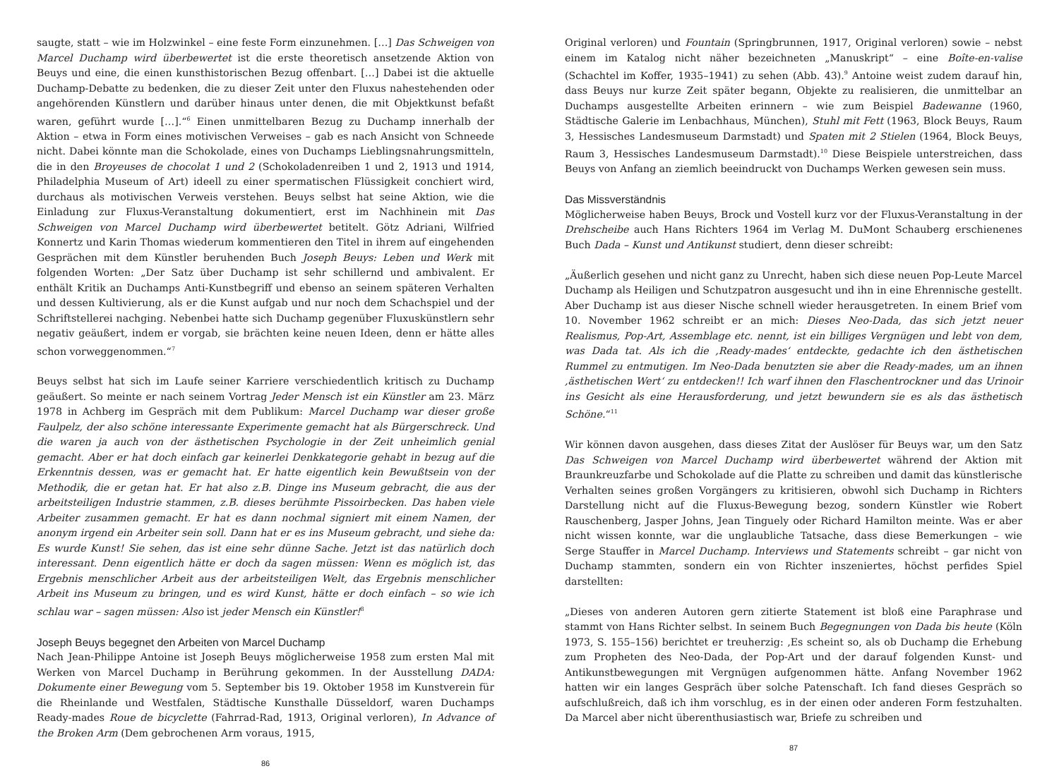saugte, statt – wie im Holzwinkel – eine feste Form einzunehmen. […] Das Schweigen von Marcel Duchamp wird überbewertet ist die erste theoretisch ansetzende Aktion von Beuys und eine, die einen kunsthistorischen Bezug offenbart. […] Dabei ist die aktuelle Duchamp-Debatte zu bedenken, die zu dieser Zeit unter den Fluxus nahestehenden oder angehörenden Künstlern und darüber hinaus unter denen, die mit Objektkunst befaßt waren, geführt wurde […].“<sup>6</sup> Einen unmittelbaren Bezug zu Duchamp innerhalb der Aktion – etwa in Form eines motivischen Verweises – gab es nach Ansicht von Schneede nicht. Dabei könnte man die Schokolade, eines von Duchamps Lieblingsnahrungsmitteln, die in den Broyeuses de chocolat 1 und 2 (Schokoladenreiben 1 und 2, 1913 und 1914, Philadelphia Museum of Art) ideell zu einer spermatischen Flüssigkeit conchiert wird, durchaus als motivischen Verweis verstehen. Beuys selbst hat seine Aktion, wie die Einladung zur Fluxus-Veranstaltung dokumentiert, erst im Nachhinein mit Das Schweigen von Marcel Duchamp wird überbewertet betitelt. Götz Adriani, Wilfried Konnertz und Karin Thomas wiederum kommentieren den Titel in ihrem auf eingehenden Gesprächen mit dem Künstler beruhenden Buch Joseph Beuys: Leben und Werk mit folgenden Worten: „Der Satz über Duchamp ist sehr schillernd und ambivalent. Er enthält Kritik an Duchamps Anti-Kunstbegriff und ebenso an seinem späteren Verhalten und dessen Kultivierung, als er die Kunst aufgab und nur noch dem Schachspiel und der Schriftstellerei nachging. Nebenbei hatte sich Duchamp gegenüber Fluxuskünstlern sehr negativ geäußert, indem er vorgab, sie brächten keine neuen Ideen, denn er hätte alles schon vorweggenommen.“<sup>7</sup>
Beuys selbst hat sich im Laufe seiner Karriere verschiedentlich kritisch zu Duchamp geäußert. So meinte er nach seinem Vortrag Jeder Mensch ist ein Künstler am 23. März 1978 in Achberg im Gespräch mit dem Publikum: Marcel Duchamp war dieser große Faulpelz, der also schöne interessante Experimente gemacht hat als Bürgerschreck. Und die waren ja auch von der ästhetischen Psychologie in der Zeit unheimlich genial gemacht. Aber er hat doch einfach gar keinerlei Denkkategorie gehabt in bezug auf die Erkenntnis dessen, was er gemacht hat. Er hatte eigentlich kein Bewußtsein von der Methodik, die er getan hat. Er hat also z.B. Dinge ins Museum gebracht, die aus der arbeitsteiligen Industrie stammen, z.B. dieses berühmte Pissoirbecken. Das haben viele Arbeiter zusammen gemacht. Er hat es dann nochmal signiert mit einem Namen, der anonym irgend ein Arbeiter sein soll. Dann hat er es ins Museum gebracht, und siehe da: Es wurde Kunst! Sie sehen, das ist eine sehr dünne Sache. Jetzt ist das natürlich doch interessant. Denn eigentlich hätte er doch da sagen müssen: Wenn es möglich ist, das Ergebnis menschlicher Arbeit aus der arbeitsteiligen Welt, das Ergebnis menschlicher Arbeit ins Museum zu bringen, und es wird Kunst, hätte er doch einfach – so wie ich schlau war – sagen müssen: Also ist jeder Mensch ein Künstler!<sup>8</sup>
Joseph Beuys begegnet den Arbeiten von Marcel Duchamp
Nach Jean-Philippe Antoine ist Joseph Beuys möglicherweise 1958 zum ersten Mal mit Werken von Marcel Duchamp in Berührung gekommen. In der Ausstellung DADA: Dokumente einer Bewegung vom 5. September bis 19. Oktober 1958 im Kunstverein für die Rheinlande und Westfalen, Städtische Kunsthalle Düsseldorf, waren Duchamps Ready-mades Roue de bicyclette (Fahrrad-Rad, 1913, Original verloren), In Advance of the Broken Arm (Dem gebrochenen Arm voraus, 1915,
86
Original verloren) und Fountain (Springbrunnen, 1917, Original verloren) sowie – nebst einem im Katalog nicht näher bezeichneten „Manuskript“ – eine Boîte-en-valise (Schachtel im Koffer, 1935–1941) zu sehen (Abb. 43).<sup>9</sup> Antoine weist zudem darauf hin, dass Beuys nur kurze Zeit später begann, Objekte zu realisieren, die unmittelbar an Duchamps ausgestellte Arbeiten erinnern – wie zum Beispiel Badewanne (1960, Städtische Galerie im Lenbachhaus, München), Stuhl mit Fett (1963, Block Beuys, Raum 3, Hessisches Landesmuseum Darmstadt) und Spaten mit 2 Stielen (1964, Block Beuys, Raum 3, Hessisches Landesmuseum Darmstadt).<sup>10</sup> Diese Beispiele unterstreichen, dass Beuys von Anfang an ziemlich beeindruckt von Duchamps Werken gewesen sein muss.
Das Missverständnis
Möglicherweise haben Beuys, Brock und Vostell kurz vor der Fluxus-Veranstaltung in der Drehscheibe auch Hans Richters 1964 im Verlag M. DuMont Schauberg erschienenes Buch Dada – Kunst und Antikunst studiert, denn dieser schreibt:
„Äußerlich gesehen und nicht ganz zu Unrecht, haben sich diese neuen Pop-Leute Marcel Duchamp als Heiligen und Schutzpatron ausgesucht und ihn in eine Ehrennische gestellt. Aber Duchamp ist aus dieser Nische schnell wieder herausgetreten. In einem Brief vom 10. November 1962 schreibt er an mich: Dieses Neo-Dada, das sich jetzt neuer Realismus, Pop-Art, Assemblage etc. nennt, ist ein billiges Vergnügen und lebt von dem, was Dada tat. Als ich die ‚Ready-mades‘ entdeckte, gedachte ich den ästhetischen Rummel zu entmutigen. Im Neo-Dada benutzten sie aber die Ready-mades, um an ihnen ‚ästhetischen Wert‘ zu entdecken!! Ich warf ihnen den Flaschentrockner und das Urinoir ins Gesicht als eine Herausforderung, und jetzt bewundern sie es als das ästhetisch Schöne.“<sup>11</sup>
Wir können davon ausgehen, dass dieses Zitat der Auslöser für Beuys war, um den Satz Das Schweigen von Marcel Duchamp wird überbewertet während der Aktion mit Braunkreuzfarbe und Schokolade auf die Platte zu schreiben und damit das künstlerische Verhalten seines großen Vorgängers zu kritisieren, obwohl sich Duchamp in Richters Darstellung nicht auf die Fluxus-Bewegung bezog, sondern Künstler wie Robert Rauschenberg, Jasper Johns, Jean Tinguely oder Richard Hamilton meinte. Was er aber nicht wissen konnte, war die unglaubliche Tatsache, dass diese Bemerkungen – wie Serge Stauffer in Marcel Duchamp. Interviews und Statements schreibt – gar nicht von Duchamp stammten, sondern ein von Richter inszeniertes, höchst perfides Spiel darstellten:
„Dieses von anderen Autoren gern zitierte Statement ist bloß eine Paraphrase und stammt von Hans Richter selbst. In seinem Buch Begegnungen von Dada bis heute (Köln 1973, S. 155–156) berichtet er treuherzig: ‚Es scheint so, als ob Duchamp die Erhebung zum Propheten des Neo-Dada, der Pop-Art und der darauf folgenden Kunst- und Antikunstbewegungen mit Vergnügen aufgenommen hätte. Anfang November 1962 hatten wir ein langes Gespräch über solche Patenschaft. Ich fand dieses Gespräch so aufschlußreich, daß ich ihm vorschlug, es in der einen oder anderen Form festzuhalten. Da Marcel aber nicht überenthusiastisch war, Briefe zu schreiben und
87